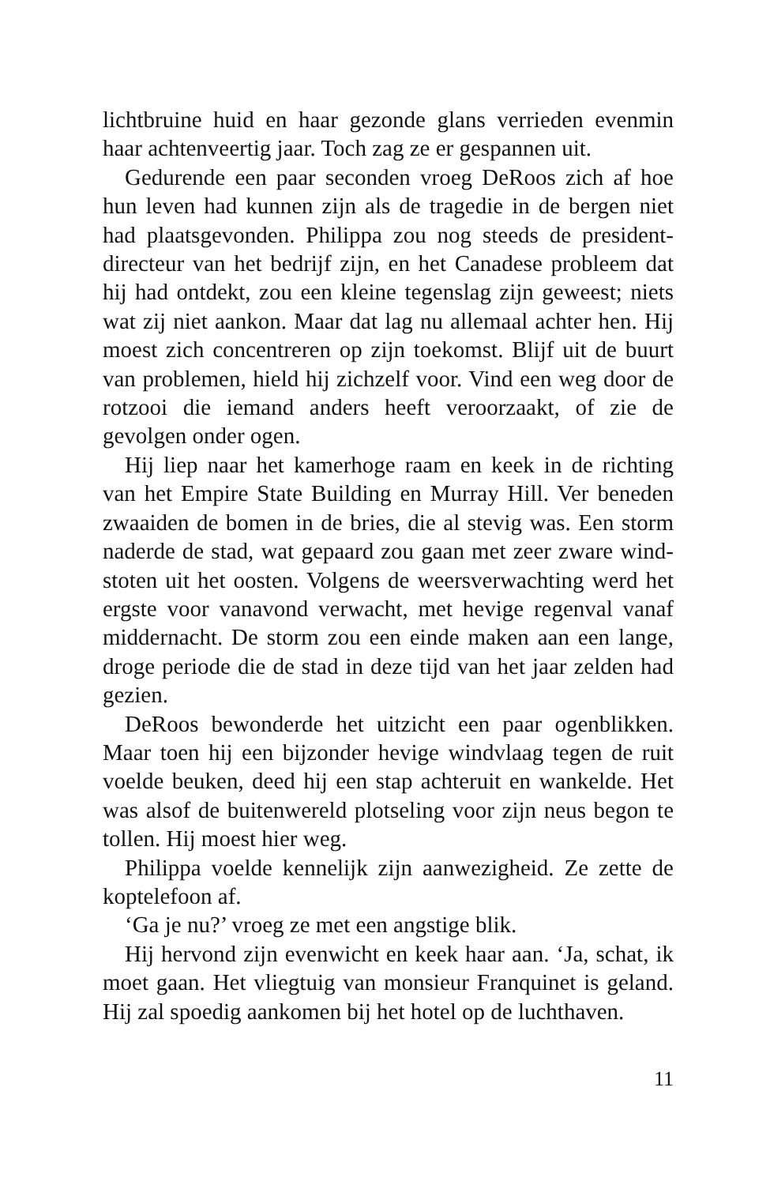lichtbruine huid en haar gezonde glans verrieden evenmin haar achtenveertig jaar. Toch zag ze er gespannen uit.
Gedurende een paar seconden vroeg DeRoos zich af hoe hun leven had kunnen zijn als de tragedie in de bergen niet had plaatsgevonden. Philippa zou nog steeds de president-directeur van het bedrijf zijn, en het Canadese probleem dat hij had ontdekt, zou een kleine tegenslag zijn geweest; niets wat zij niet aankon. Maar dat lag nu allemaal achter hen. Hij moest zich concentreren op zijn toekomst. Blijf uit de buurt van problemen, hield hij zichzelf voor. Vind een weg door de rotzooi die iemand anders heeft veroorzaakt, of zie de gevolgen onder ogen.
Hij liep naar het kamerhoge raam en keek in de richting van het Empire State Building en Murray Hill. Ver beneden zwaaiden de bomen in de bries, die al stevig was. Een storm naderde de stad, wat gepaard zou gaan met zeer zware wind-stoten uit het oosten. Volgens de weersverwachting werd het ergste voor vanavond verwacht, met hevige regenval vanaf middernacht. De storm zou een einde maken aan een lange, droge periode die de stad in deze tijd van het jaar zelden had gezien.
DeRoos bewonderde het uitzicht een paar ogenblikken. Maar toen hij een bijzonder hevige windvlaag tegen de ruit voelde beuken, deed hij een stap achteruit en wankelde. Het was alsof de buitenwereld plotseling voor zijn neus begon te tollen. Hij moest hier weg.
Philippa voelde kennelijk zijn aanwezigheid. Ze zette de koptelefoon af.
‘Ga je nu?’ vroeg ze met een angstige blik.
Hij hervond zijn evenwicht en keek haar aan. ‘Ja, schat, ik moet gaan. Het vliegtuig van monsieur Franquinet is geland. Hij zal spoedig aankomen bij het hotel op de luchthaven.
11